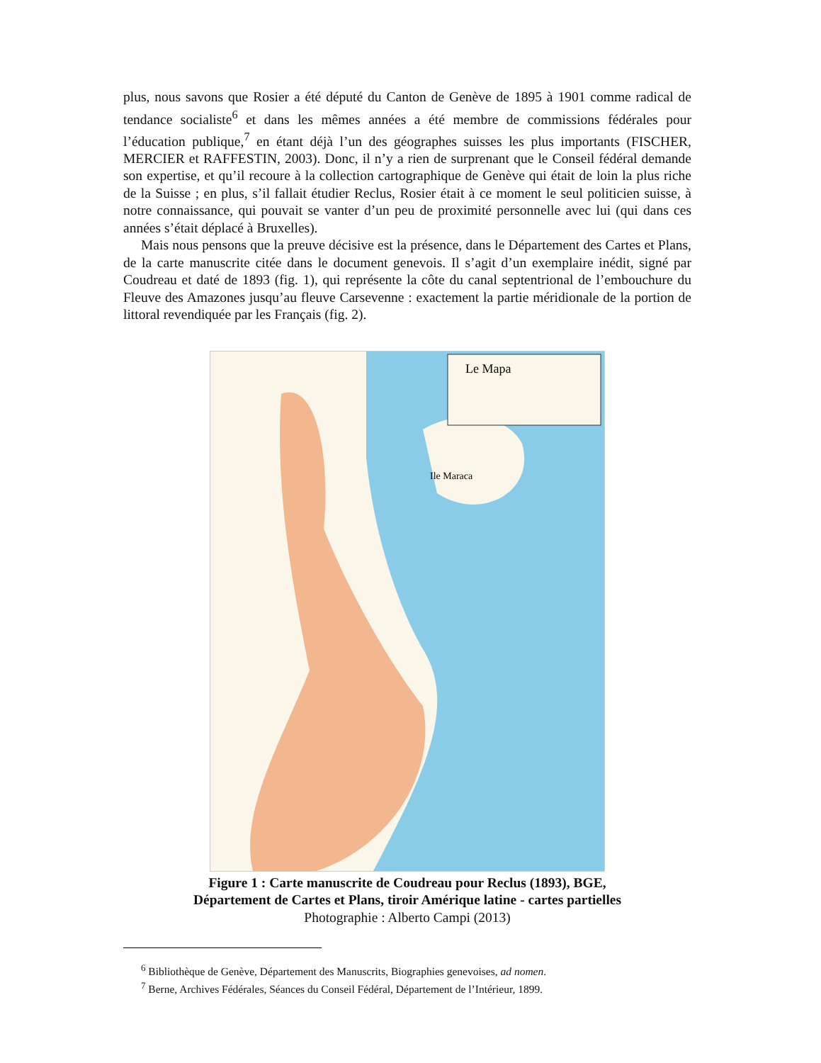plus, nous savons que Rosier a été député du Canton de Genève de 1895 à 1901 comme radical de tendance socialiste<sup>6</sup> et dans les mêmes années a été membre de commissions fédérales pour l’éducation publique,<sup>7</sup> en étant déjà l’un des géographes suisses les plus importants (FISCHER, MERCIER et RAFFESTIN, 2003). Donc, il n’y a rien de surprenant que le Conseil fédéral demande son expertise, et qu’il recoure à la collection cartographique de Genève qui était de loin la plus riche de la Suisse ; en plus, s’il fallait étudier Reclus, Rosier était à ce moment le seul politicien suisse, à notre connaissance, qui pouvait se vanter d’un peu de proximité personnelle avec lui (qui dans ces années s’était déplacé à Bruxelles).
Mais nous pensons que la preuve décisive est la présence, dans le Département des Cartes et Plans, de la carte manuscrite citée dans le document genevois. Il s’agit d’un exemplaire inédit, signé par Coudreau et daté de 1893 (fig. 1), qui représente la côte du canal septentrional de l’embouchure du Fleuve des Amazones jusqu’au fleuve Carsevenne : exactement la partie méridionale de la portion de littoral revendiquée par les Français (fig. 2).
Le Mapa
Ile Maraca
Figure 1 : Carte manuscrite de Coudreau pour Reclus (1893), BGE,
Département de Cartes et Plans, tiroir Amérique latine - cartes partielles
Photographie : Alberto Campi (2013)
<sup>6</sup> Bibliothèque de Genève, Département des Manuscrits, Biographies genevoises, ad nomen.
<sup>7</sup> Berne, Archives Fédérales, Séances du Conseil Fédéral, Département de l’Intérieur, 1899.